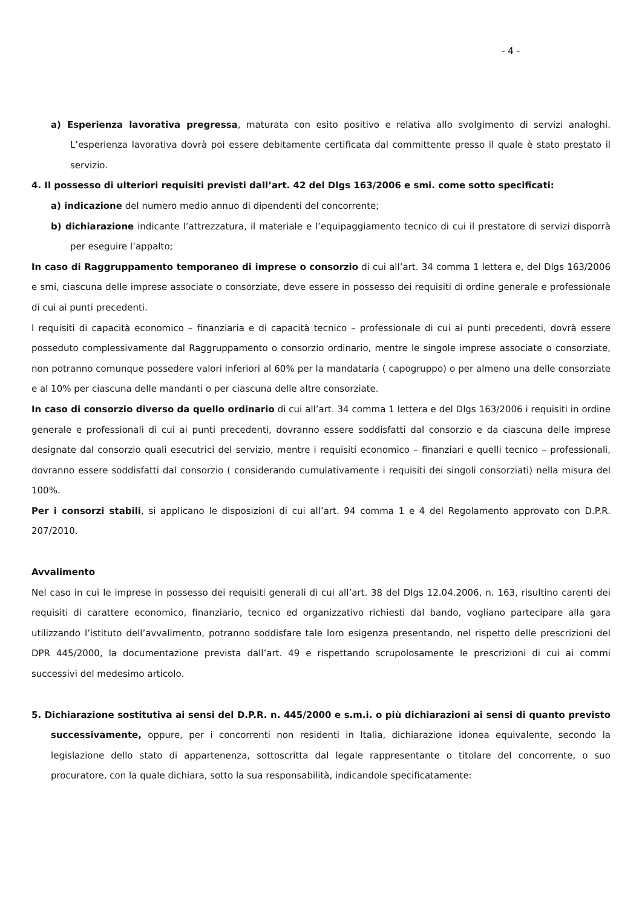- 4 -
a) Esperienza lavorativa pregressa, maturata con esito positivo e relativa allo svolgimento di servizi analoghi. L’esperienza lavorativa dovrà poi essere debitamente certificata dal committente presso il quale è stato prestato il servizio.
4. Il possesso di ulteriori requisiti previsti dall’art. 42 del Dlgs 163/2006 e smi. come sotto specificati:
a) indicazione del numero medio annuo di dipendenti del concorrente;
b) dichiarazione indicante l’attrezzatura, il materiale e l’equipaggiamento tecnico di cui il prestatore di servizi disporrà per eseguire l’appalto;
In caso di Raggruppamento temporaneo di imprese o consorzio di cui all’art. 34 comma 1 lettera e, del Dlgs 163/2006 e smi, ciascuna delle imprese associate o consorziate, deve essere in possesso dei requisiti di ordine generale e professionale di cui ai punti precedenti.
I requisiti di capacità economico – finanziaria e di capacità tecnico – professionale di cui ai punti precedenti, dovrà essere posseduto complessivamente dal Raggruppamento o consorzio ordinario, mentre le singole imprese associate o consorziate, non potranno comunque possedere valori inferiori al 60% per la mandataria ( capogruppo) o per almeno una delle consorziate e al 10% per ciascuna delle mandanti o per ciascuna delle altre consorziate.
In caso di consorzio diverso da quello ordinario di cui all’art. 34 comma 1 lettera e del Dlgs 163/2006 i requisiti in ordine generale e professionali di cui ai punti precedenti, dovranno essere soddisfatti dal consorzio e da ciascuna delle imprese designate dal consorzio quali esecutrici del servizio, mentre i requisiti economico – finanziari e quelli tecnico – professionali, dovranno essere soddisfatti dal consorzio ( considerando cumulativamente i requisiti dei singoli consorziati) nella misura del 100%.
Per i consorzi stabili, si applicano le disposizioni di cui all’art. 94 comma 1 e 4 del Regolamento approvato con D.P.R. 207/2010.
Avvalimento
Nel caso in cui le imprese in possesso dei requisiti generali di cui all’art. 38 del Dlgs 12.04.2006, n. 163, risultino carenti dei requisiti di carattere economico, finanziario, tecnico ed organizzativo richiesti dal bando, vogliano partecipare alla gara utilizzando l’istituto dell’avvalimento, potranno soddisfare tale loro esigenza presentando, nel rispetto delle prescrizioni del DPR 445/2000, la documentazione prevista dall’art. 49 e rispettando scrupolosamente le prescrizioni di cui ai commi successivi del medesimo articolo.
5. Dichiarazione sostitutiva ai sensi del D.P.R. n. 445/2000 e s.m.i. o più dichiarazioni ai sensi di quanto previsto successivamente, oppure, per i concorrenti non residenti in Italia, dichiarazione idonea equivalente, secondo la legislazione dello stato di appartenenza, sottoscritta dal legale rappresentante o titolare del concorrente, o suo procuratore, con la quale dichiara, sotto la sua responsabilità, indicandole specificatamente: